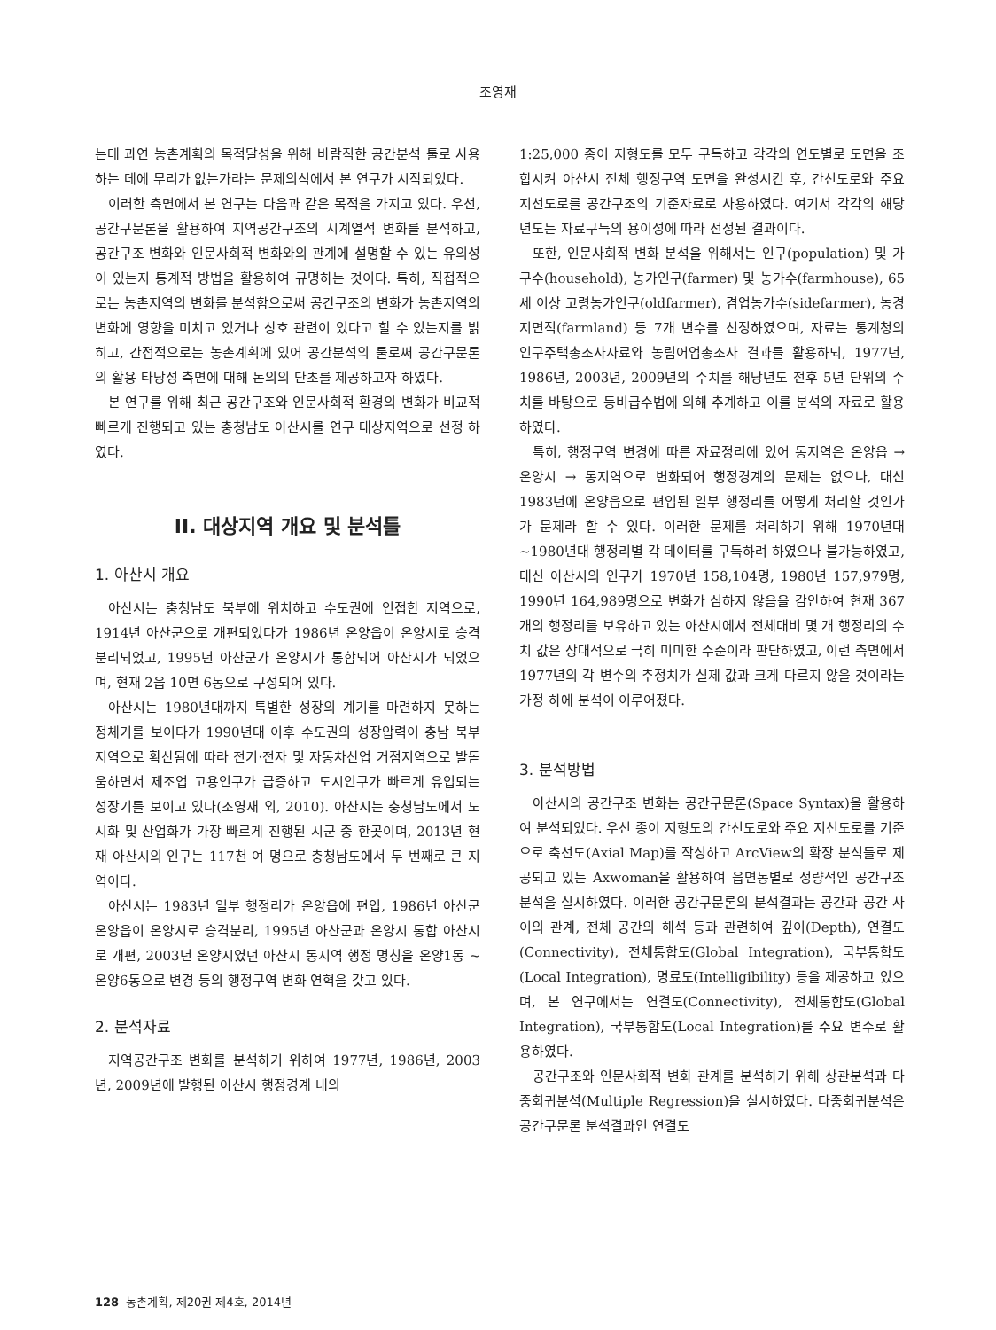조영재
는데 과연 농촌계획의 목적달성을 위해 바람직한 공간분석 툴로 사용하는 데에 무리가 없는가라는 문제의식에서 본 연구가 시작되었다.
이러한 측면에서 본 연구는 다음과 같은 목적을 가지고 있다. 우선, 공간구문론을 활용하여 지역공간구조의 시계열적 변화를 분석하고, 공간구조 변화와 인문사회적 변화와의 관계에 설명할 수 있는 유의성이 있는지 통계적 방법을 활용하여 규명하는 것이다. 특히, 직접적으로는 농촌지역의 변화를 분석함으로써 공간구조의 변화가 농촌지역의 변화에 영향을 미치고 있거나 상호 관련이 있다고 할 수 있는지를 밝히고, 간접적으로는 농촌계획에 있어 공간분석의 툴로써 공간구문론의 활용 타당성 측면에 대해 논의의 단초를 제공하고자 하였다.
본 연구를 위해 최근 공간구조와 인문사회적 환경의 변화가 비교적 빠르게 진행되고 있는 충청남도 아산시를 연구 대상지역으로 선정 하였다.
II. 대상지역 개요 및 분석틀
1. 아산시 개요
아산시는 충청남도 북부에 위치하고 수도권에 인접한 지역으로, 1914년 아산군으로 개편되었다가 1986년 온양읍이 온양시로 승격 분리되었고, 1995년 아산군가 온양시가 통합되어 아산시가 되었으며, 현재 2읍 10면 6동으로 구성되어 있다.
아산시는 1980년대까지 특별한 성장의 계기를 마련하지 못하는 정체기를 보이다가 1990년대 이후 수도권의 성장압력이 충남 북부지역으로 확산됨에 따라 전기·전자 및 자동차산업 거점지역으로 발돋움하면서 제조업 고용인구가 급증하고 도시인구가 빠르게 유입되는 성장기를 보이고 있다(조영재 외, 2010). 아산시는 충청남도에서 도시화 및 산업화가 가장 빠르게 진행된 시군 중 한곳이며, 2013년 현재 아산시의 인구는 117천 여 명으로 충청남도에서 두 번째로 큰 지역이다.
아산시는 1983년 일부 행정리가 온양읍에 편입, 1986년 아산군 온양읍이 온양시로 승격분리, 1995년 아산군과 온양시 통합 아산시로 개편, 2003년 온양시였던 아산시 동지역 행정 명칭을 온양1동 ~ 온양6동으로 변경 등의 행정구역 변화 연혁을 갖고 있다.
2. 분석자료
지역공간구조 변화를 분석하기 위하여 1977년, 1986년, 2003년, 2009년에 발행된 아산시 행정경계 내의
1:25,000 종이 지형도를 모두 구득하고 각각의 연도별로 도면을 조합시켜 아산시 전체 행정구역 도면을 완성시킨 후, 간선도로와 주요 지선도로를 공간구조의 기준자료로 사용하였다. 여기서 각각의 해당년도는 자료구득의 용이성에 따라 선정된 결과이다.
또한, 인문사회적 변화 분석을 위해서는 인구(population) 및 가구수(household), 농가인구(farmer) 및 농가수(farmhouse), 65세 이상 고령농가인구(oldfarmer), 겸업농가수(sidefarmer), 농경지면적(farmland) 등 7개 변수를 선정하였으며, 자료는 통계청의 인구주택총조사자료와 농림어업총조사 결과를 활용하되, 1977년, 1986년, 2003년, 2009년의 수치를 해당년도 전후 5년 단위의 수치를 바탕으로 등비급수법에 의해 추계하고 이를 분석의 자료로 활용하였다.
특히, 행정구역 변경에 따른 자료정리에 있어 동지역은 온양읍 → 온양시 → 동지역으로 변화되어 행정경계의 문제는 없으나, 대신 1983년에 온양읍으로 편입된 일부 행정리를 어떻게 처리할 것인가가 문제라 할 수 있다. 이러한 문제를 처리하기 위해 1970년대~1980년대 행정리별 각 데이터를 구득하려 하였으나 불가능하였고, 대신 아산시의 인구가 1970년 158,104명, 1980년 157,979명, 1990년 164,989명으로 변화가 심하지 않음을 감안하여 현재 367개의 행정리를 보유하고 있는 아산시에서 전체대비 몇 개 행정리의 수치 값은 상대적으로 극히 미미한 수준이라 판단하였고, 이런 측면에서 1977년의 각 변수의 추정치가 실제 값과 크게 다르지 않을 것이라는 가정 하에 분석이 이루어졌다.
3. 분석방법
아산시의 공간구조 변화는 공간구문론(Space Syntax)을 활용하여 분석되었다. 우선 종이 지형도의 간선도로와 주요 지선도로를 기준으로 축선도(Axial Map)를 작성하고 ArcView의 확장 분석틀로 제공되고 있는 Axwoman을 활용하여 읍면동별로 정량적인 공간구조분석을 실시하였다. 이러한 공간구문론의 분석결과는 공간과 공간 사이의 관계, 전체 공간의 해석 등과 관련하여 깊이(Depth), 연결도(Connectivity), 전체통합도(Global Integration), 국부통합도(Local Integration), 명료도(Intelligibility) 등을 제공하고 있으며, 본 연구에서는 연결도(Connectivity), 전체통합도(Global Integration), 국부통합도(Local Integration)를 주요 변수로 활용하였다.
공간구조와 인문사회적 변화 관계를 분석하기 위해 상관분석과 다중회귀분석(Multiple Regression)을 실시하였다. 다중회귀분석은 공간구문론 분석결과인 연결도
128 농촌계획, 제20권 제4호, 2014년